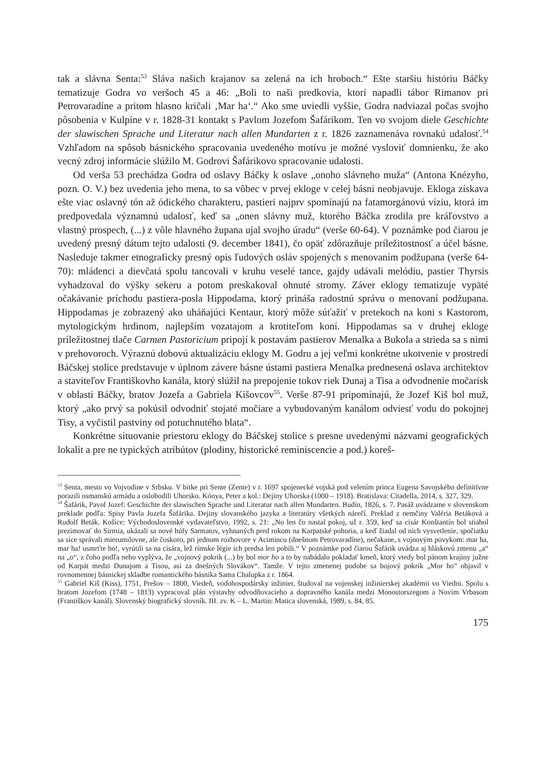tak a slávna Senta:<sup>53</sup> Sláva našich krajanov sa zelená na ich hroboch.“ Ešte staršiu históriu Báčky tematizuje Godra vo veršoch 45 a 46: „Boli to naši predkovia, ktorí napadli tábor Rimanov pri Petrovaradíne a pritom hlasno kričali ‚Mar ha‘.“ Ako sme uviedli vyššie, Godra nadviazal počas svojho pôsobenia v Kulpíne v r. 1828-31 kontakt s Pavlom Jozefom Šafárikom. Ten vo svojom diele Geschichte der slawischen Sprache und Literatur nach allen Mundarten z r. 1826 zaznamenáva rovnakú udalosť.<sup>54</sup> Vzhľadom na spôsob básnického spracovania uvedeného motívu je možné vysloviť domnienku, že ako vecný zdroj informácie slúžilo M. Godrovi Šafárikovo spracovanie udalosti.
Od verša 53 prechádza Godra od oslavy Báčky k oslave „onoho slávneho muža“ (Antona Knézyho, pozn. O. V.) bez uvedenia jeho mena, to sa vôbec v prvej ekloge v celej básni neobjavuje. Ekloga získava ešte viac oslavný tón až ódického charakteru, pastieri najprv spomínajú na fatamorgánovú víziu, ktorá im predpovedala významnú udalosť, keď sa „onen slávny muž, ktorého Báčka zrodila pre kráľovstvo a vlastný prospech, (...) z vôle hlavného župana ujal svojho úradu“ (verše 60-64). V poznámke pod čiarou je uvedený presný dátum tejto udalosti (9. december 1841), čo opäť zdôrazňuje príležitostnosť a účel básne. Nasleduje takmer etnograficky presný opis ľudových osláv spojených s menovaním podžupana (verše 64-70): mládenci a dievčatá spolu tancovali v kruhu veselé tance, gajdy udávali melódiu, pastier Thyrsis vyhadzoval do výšky sekeru a potom preskakoval ohnuté stromy. Záver eklogy tematizuje vypäté očakávanie príchodu pastiera-posla Hippodama, ktorý prináša radostnú správu o menovaní podžupana. Hippodamas je zobrazený ako uháňajúci Kentaur, ktorý môže súťažiť v pretekoch na koni s Kastorom, mytologickým hrdinom, najlepším vozatajom a krotiteľom koní. Hippodamas sa v druhej ekloge príležitostnej tlače Carmen Pastoricium pripojí k postavám pastierov Menalka a Bukola a strieda sa s nimi v prehovoroch. Výraznú dobovú aktualizáciu eklogy M. Godru a jej veľmi konkrétne ukotvenie v prostredí Báčskej stolice predstavuje v úplnom závere básne ústami pastiera Menalka prednesená oslava architektov a staviteľov Františkovho kanála, ktorý slúžil na prepojenie tokov riek Dunaj a Tisa a odvodnenie močarísk v oblasti Báčky, bratov Jozefa a Gabriela Kišovcov<sup>55</sup>. Verše 87-91 pripomínajú, že Jozef Kiš bol muž, ktorý „ako prvý sa pokúsil odvodniť stojaté močiare a vybudovaným kanálom odviesť vodu do pokojnej Tisy, a vyčistil pastviny od potuchnutého blata“.
Konkrétne situovanie priestoru eklogy do Báčskej stolice s presne uvedenými názvami geografických lokalít a pre ne typických atribútov (plodiny, historické reminiscencie a pod.) koreš-
<sup>53</sup> Senta, mesto vo Vojvodine v Srbsku. V bitke pri Sente (Zente) v r. 1697 spojenecké vojská pod velením princa Eugena Savojského definitívne porazili osmanskú armádu a oslobodili Uhorsko. Kónya, Peter a kol.: Dejiny Uhorska (1000 – 1918). Bratislava: Citadella, 2014, s. 327, 329.
<sup>54</sup> Šafárik, Pavol Jozef: Geschichte der slawischen Sprache und Literatur nach allen Mundarten. Budín, 1826, s. 7. Pasáž uvádzame v slovenskom preklade podľa: Spisy Pavla Jozefa Šafárika. Dejiny slovanského jazyka a literatúry všetkých nárečí. Preklad z nemčiny Valéria Betáková a Rudolf Beták. Košice: Východoslovenské vydavateľstvo, 1992, s. 21: „No len čo nastal pokoj, už r. 359, keď sa cisár Konštantín bol stiahol prezimovať do Sirmia, ukázali sa nové húfy Sarmatov, vyhnaných pred rokom na Karpatské pohoria, a keď žiadal od nich vysvetlenie, spočiatku sa síce správali mierumilovne, ale čoskoro, pri jednom rozhovore v Acimincu (dnešnom Petrovaradíne), nečakane, s vojnovým povykom: mar ha, mar ha! usmrťte ho!, vyrútili sa na cisára, lež rímske légie ich predsa len pobili.“ V poznámke pod čiarou Šafárik uvádza aj hláskovú zmenu „a“ na „o“, z čoho podľa neho vyplýva, že „vojnový pokrik (...) by bol mor ho a to by nabádalo pokladať kmeň, ktorý vtedy bol pánom krajiny južne od Karpát medzi Dunajom a Tisou, asi za dnešných Slovákov“. Tamže. V tejto zmenenej podobe sa bojový pokrik „Mor ho“ objavil v rovnomennej básnickej skladbe romantického básnika Sama Chalupka z r. 1864.
<sup>55</sup> Gabriel Kiš (Kiss), 1751, Prešov – 1800, Viedeň, vodohospodársky inžinier, študoval na vojenskej inžinierskej akadémii vo Viedni. Spolu s bratom Jozefom (1748 – 1813) vypracoval plán výstavby odvodňovacieho a dopravného kanála medzi Monostorszegom a Novim Vrbasom (Františkov kanál). Slovenský biografický slovník. III. zv. K – L. Martin: Matica slovenská, 1989, s. 84, 85.
175